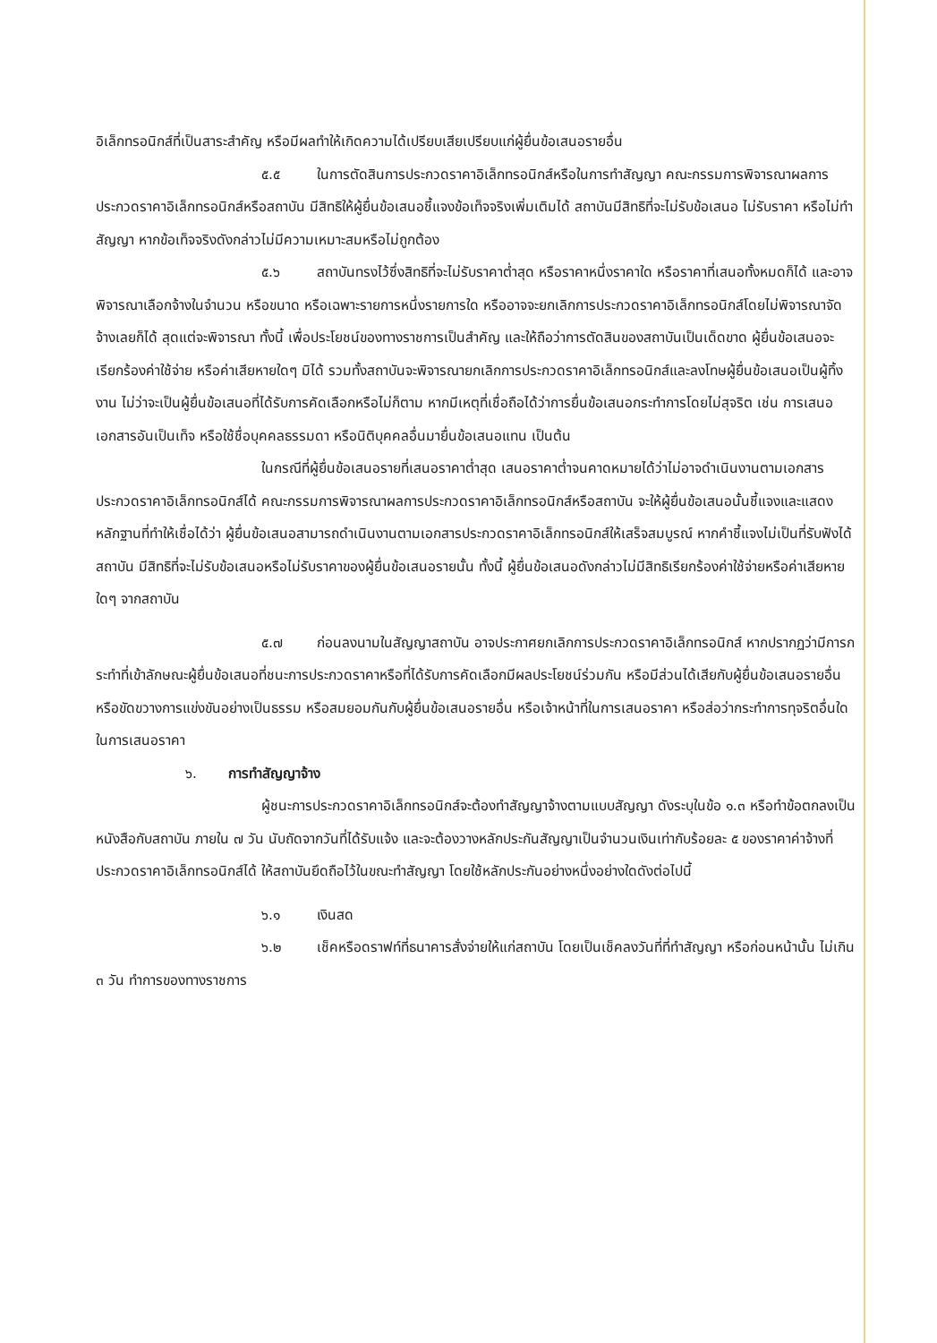อิเล็กทรอนิกส์ที่เป็นสาระสำคัญ หรือมีผลทำให้เกิดความได้เปรียบเสียเปรียบแก่ผู้ยื่นข้อเสนอรายอื่น
๕.๕ ในการตัดสินการประกวดราคาอิเล็กทรอนิกส์หรือในการทำสัญญา คณะกรรมการพิจารณาผลการประกวดราคาอิเล็กทรอนิกส์หรือสถาบัน มีสิทธิให้ผู้ยื่นข้อเสนอชี้แจงข้อเท็จจริงเพิ่มเติมได้ สถาบันมีสิทธิที่จะไม่รับข้อเสนอ ไม่รับราคา หรือไม่ทำสัญญา หากข้อเท็จจริงดังกล่าวไม่มีความเหมาะสมหรือไม่ถูกต้อง
๕.๖ สถาบันทรงไว้ซึ่งสิทธิที่จะไม่รับราคาต่ำสุด หรือราคาหนึ่งราคาใด หรือราคาที่เสนอทั้งหมดก็ได้ และอาจพิจารณาเลือกจ้างในจำนวน หรือขนาด หรือเฉพาะรายการหนึ่งรายการใด หรืออาจจะยกเลิกการประกวดราคาอิเล็กทรอนิกส์โดยไม่พิจารณาจัดจ้างเลยก็ได้ สุดแต่จะพิจารณา ทั้งนี้ เพื่อประโยชน์ของทางราชการเป็นสำคัญ และให้ถือว่าการตัดสินของสถาบันเป็นเด็ดขาด ผู้ยื่นข้อเสนอจะเรียกร้องค่าใช้จ่าย หรือค่าเสียหายใดๆ มิได้ รวมทั้งสถาบันจะพิจารณายกเลิกการประกวดราคาอิเล็กทรอนิกส์และลงโทษผู้ยื่นข้อเสนอเป็นผู้ทิ้งงาน ไม่ว่าจะเป็นผู้ยื่นข้อเสนอที่ได้รับการคัดเลือกหรือไม่ก็ตาม หากมีเหตุที่เชื่อถือได้ว่าการยื่นข้อเสนอกระทำการโดยไม่สุจริต เช่น การเสนอเอกสารอันเป็นเท็จ หรือใช้ชื่อบุคคลธรรมดา หรือนิติบุคคลอื่นมายื่นข้อเสนอแทน เป็นต้น
ในกรณีที่ผู้ยื่นข้อเสนอรายที่เสนอราคาต่ำสุด เสนอราคาต่ำจนคาดหมายได้ว่าไม่อาจดำเนินงานตามเอกสารประกวดราคาอิเล็กทรอนิกส์ได้ คณะกรรมการพิจารณาผลการประกวดราคาอิเล็กทรอนิกส์หรือสถาบัน จะให้ผู้ยื่นข้อเสนอนั้นชี้แจงและแสดงหลักฐานที่ทำให้เชื่อได้ว่า ผู้ยื่นข้อเสนอสามารถดำเนินงานตามเอกสารประกวดราคาอิเล็กทรอนิกส์ให้เสร็จสมบูรณ์ หากคำชี้แจงไม่เป็นที่รับฟังได้ สถาบัน มีสิทธิที่จะไม่รับข้อเสนอหรือไม่รับราคาของผู้ยื่นข้อเสนอรายนั้น ทั้งนี้ ผู้ยื่นข้อเสนอดังกล่าวไม่มีสิทธิเรียกร้องค่าใช้จ่ายหรือค่าเสียหายใดๆ จากสถาบัน
๕.๗ ก่อนลงนามในสัญญาสถาบัน อาจประกาศยกเลิกการประกวดราคาอิเล็กทรอนิกส์ หากปรากฏว่ามีการกระทำที่เข้าลักษณะผู้ยื่นข้อเสนอที่ชนะการประกวดราคาหรือที่ได้รับการคัดเลือกมีผลประโยชน์ร่วมกัน หรือมีส่วนได้เสียกับผู้ยื่นข้อเสนอรายอื่น หรือขัดขวางการแข่งขันอย่างเป็นธรรม หรือสมยอมกันกับผู้ยื่นข้อเสนอรายอื่น หรือเจ้าหน้าที่ในการเสนอราคา หรือส่อว่ากระทำการทุจริตอื่นใดในการเสนอราคา
๖. การทำสัญญาจ้าง
ผู้ชนะการประกวดราคาอิเล็กทรอนิกส์จะต้องทำสัญญาจ้างตามแบบสัญญา ดังระบุในข้อ ๑.๓ หรือทำข้อตกลงเป็นหนังสือกับสถาบัน ภายใน ๗ วัน นับถัดจากวันที่ได้รับแจ้ง และจะต้องวางหลักประกันสัญญาเป็นจำนวนเงินเท่ากับร้อยละ ๕ ของราคาค่าจ้างที่ประกวดราคาอิเล็กทรอนิกส์ได้ ให้สถาบันยึดถือไว้ในขณะทำสัญญา โดยใช้หลักประกันอย่างหนึ่งอย่างใดดังต่อไปนี้
๖.๑ เงินสด
๖.๒ เช็คหรือดราฟท์ที่ธนาคารสั่งจ่ายให้แก่สถาบัน โดยเป็นเช็คลงวันที่ที่ทำสัญญา หรือก่อนหน้านั้น ไม่เกิน ๓ วัน ทำการของทางราชการ